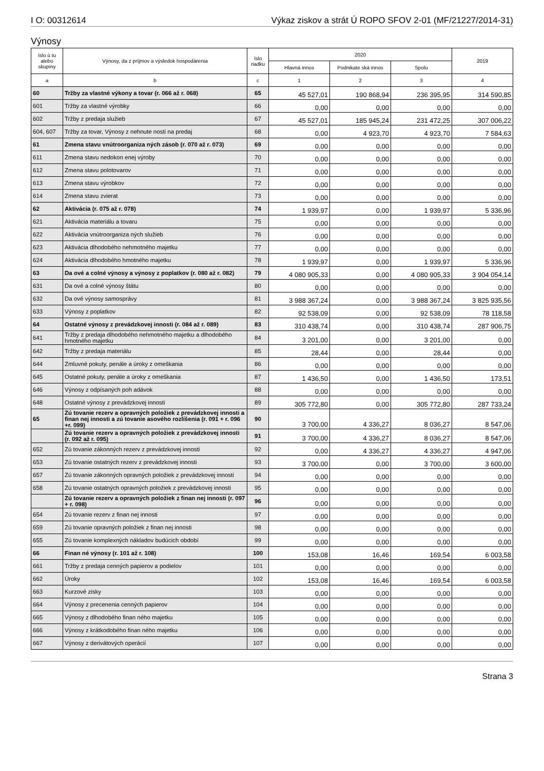I O: 00312614 Výkaz ziskov a strát Ú ROPO SFOV 2-01 (MF/21227/2014-31)
Výnosy
| íslo ú tu alebo skupiny | Výnosy, da z príjmov a výsledok hospodárenia | íslo riadku | 2020 | | | 2019 |
| --- | --- | --- | --- | --- | --- | --- |
| | | | Hlavná innos | Podnikate ská innos | Spolu | |
| a | b | c | 1 | 2 | 3 | 4 |
| 60 | Tržby za vlastné výkony a tovar (r. 066 až r. 068) | 65 | 45 527,01 | 190 868,94 | 236 395,95 | 314 590,85 |
| 601 | Tržby za vlastné výrobky | 66 | 0,00 | 0,00 | 0,00 | 0,00 |
| 602 | Tržby z predaja služieb | 67 | 45 527,01 | 185 945,24 | 231 472,25 | 307 006,22 |
| 604, 607 | Tržby za tovar, Výnosy z nehnute nosti na predaj | 68 | 0,00 | 4 923,70 | 4 923,70 | 7 584,63 |
| 61 | Zmena stavu vnútroorganiza ných zásob (r. 070 až r. 073) | 69 | 0,00 | 0,00 | 0,00 | 0,00 |
| 611 | Zmena stavu nedokon enej výroby | 70 | 0,00 | 0,00 | 0,00 | 0,00 |
| 612 | Zmena stavu polotovarov | 71 | 0,00 | 0,00 | 0,00 | 0,00 |
| 613 | Zmena stavu výrobkov | 72 | 0,00 | 0,00 | 0,00 | 0,00 |
| 614 | Zmena stavu zvierat | 73 | 0,00 | 0,00 | 0,00 | 0,00 |
| 62 | Aktivácia (r. 075 až r. 078) | 74 | 1 939,97 | 0,00 | 1 939,97 | 5 336,96 |
| 621 | Aktivácia materiálu a tovaru | 75 | 0,00 | 0,00 | 0,00 | 0,00 |
| 622 | Aktivácia vnútroorganiza ných služieb | 76 | 0,00 | 0,00 | 0,00 | 0,00 |
| 623 | Aktivácia dlhodobého nehmotného majetku | 77 | 0,00 | 0,00 | 0,00 | 0,00 |
| 624 | Aktivácia dlhodobého hmotného majetku | 78 | 1 939,97 | 0,00 | 1 939,97 | 5 336,96 |
| 63 | Da ové a colné výnosy a výnosy z poplatkov (r. 080 až r. 082) | 79 | 4 080 905,33 | 0,00 | 4 080 905,33 | 3 904 054,14 |
| 631 | Da ové a colné výnosy štátu | 80 | 0,00 | 0,00 | 0,00 | 0,00 |
| 632 | Da ové výnosy samosprávy | 81 | 3 988 367,24 | 0,00 | 3 988 367,24 | 3 825 935,56 |
| 633 | Výnosy z poplatkov | 82 | 92 538,09 | 0,00 | 92 538,09 | 78 118,58 |
| 64 | Ostatné výnosy z prevádzkovej innosti (r. 084 až r. 089) | 83 | 310 438,74 | 0,00 | 310 438,74 | 287 906,75 |
| 641 | Tržby z predaja dlhodobého nehmotného majetku a dlhodobého hmotného majetku | 84 | 3 201,00 | 0,00 | 3 201,00 | 0,00 |
| 642 | Tržby z predaja materiálu | 85 | 28,44 | 0,00 | 28,44 | 0,00 |
| 644 | Zmluvné pokuty, penále a úroky z omeškania | 86 | 0,00 | 0,00 | 0,00 | 0,00 |
| 645 | Ostatné pokuty, penále a úroky z omeškania | 87 | 1 436,50 | 0,00 | 1 436,50 | 173,51 |
| 646 | Výnosy z odpísaných poh adávok | 88 | 0,00 | 0,00 | 0,00 | 0,00 |
| 648 | Ostatné výnosy z prevádzkovej innosti | 89 | 305 772,80 | 0,00 | 305 772,80 | 287 733,24 |
| 65 | Zú tovanie rezerv a opravných položiek z prevádzkovej innosti a finan nej innosti a zú tovanie asového rozlíšenia (r. 091 + r. 096 +r. 099) | 90 | 3 700,00 | 4 336,27 | 8 036,27 | 8 547,06 |
| | Zú tovanie rezerv a opravných položiek z prevádzkovej innosti (r. 092 až r. 095) | 91 | 3 700,00 | 4 336,27 | 8 036,27 | 8 547,06 |
| 652 | Zú tovanie zákonných rezerv z prevádzkovej innosti | 92 | 0,00 | 4 336,27 | 4 336,27 | 4 947,06 |
| 653 | Zú tovanie ostatných rezerv z prevádzkovej innosti | 93 | 3 700,00 | 0,00 | 3 700,00 | 3 600,00 |
| 657 | Zú tovanie zákonných opravných položiek z prevádzkovej innosti | 94 | 0,00 | 0,00 | 0,00 | 0,00 |
| 658 | Zú tovanie ostatných opravných položiek z prevádzkovej innosti | 95 | 0,00 | 0,00 | 0,00 | 0,00 |
| | Zú tovanie rezerv a opravných položiek z finan nej innosti (r. 097 + r. 098) | 96 | 0,00 | 0,00 | 0,00 | 0,00 |
| 654 | Zú tovanie rezerv z finan nej innosti | 97 | 0,00 | 0,00 | 0,00 | 0,00 |
| 659 | Zú tovanie opravných položiek z finan nej innosti | 98 | 0,00 | 0,00 | 0,00 | 0,00 |
| 655 | Zú tovanie komplexných nákladov budúcich období | 99 | 0,00 | 0,00 | 0,00 | 0,00 |
| 66 | Finan né výnosy (r. 101 až r. 108) | 100 | 153,08 | 16,46 | 169,54 | 6 003,58 |
| 661 | Tržby z predaja cenných papierov a podielov | 101 | 0,00 | 0,00 | 0,00 | 0,00 |
| 662 | Úroky | 102 | 153,08 | 16,46 | 169,54 | 6 003,58 |
| 663 | Kurzové zisky | 103 | 0,00 | 0,00 | 0,00 | 0,00 |
| 664 | Výnosy z precenenia cenných papierov | 104 | 0,00 | 0,00 | 0,00 | 0,00 |
| 665 | Výnosy z dlhodobého finan ného majetku | 105 | 0,00 | 0,00 | 0,00 | 0,00 |
| 666 | Výnosy z krátkodobého finan ného majetku | 106 | 0,00 | 0,00 | 0,00 | 0,00 |
| 667 | Výnosy z derivátových operácií | 107 | 0,00 | 0,00 | 0,00 | 0,00 |
Strana 3